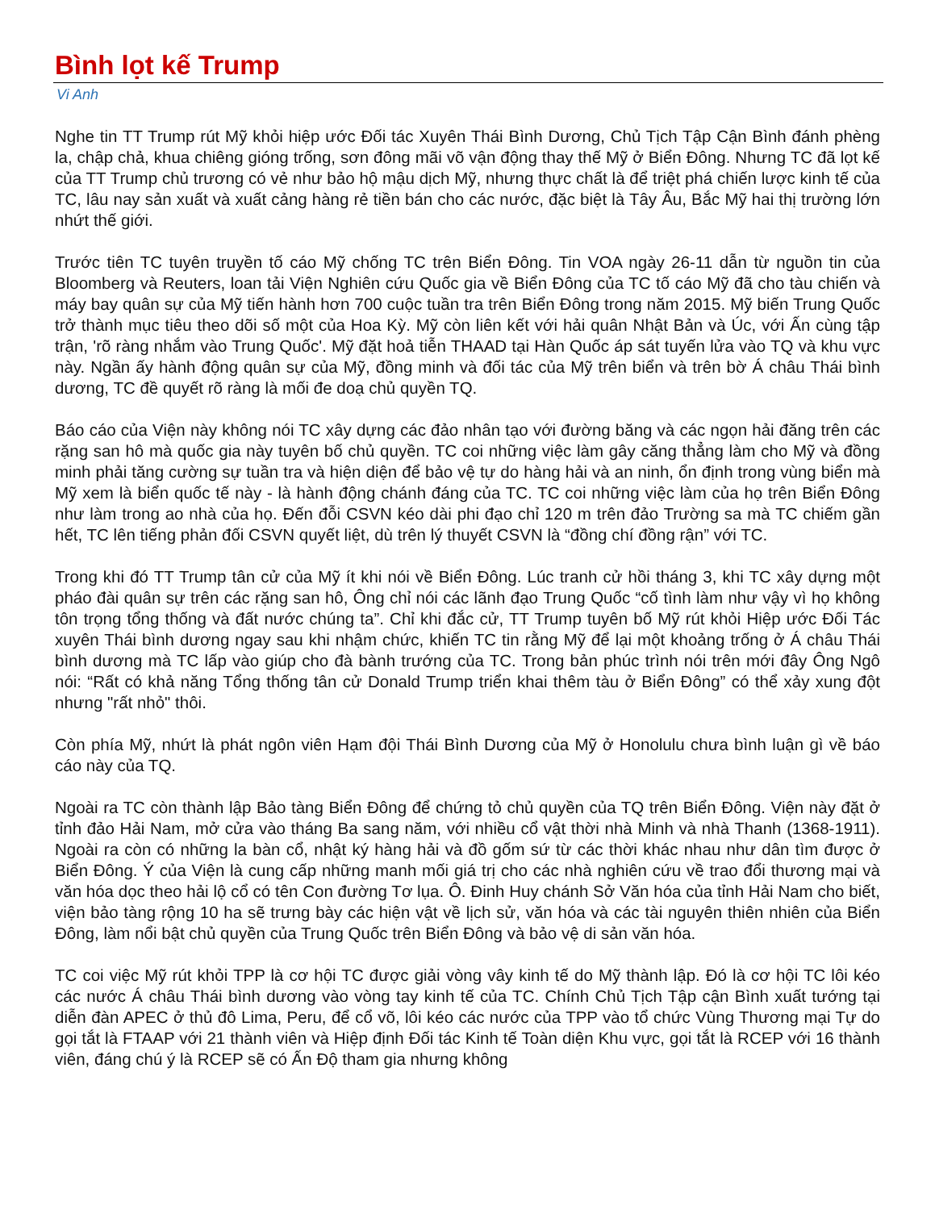Bình lọt kế Trump
Vi Anh
Nghe tin TT Trump rút Mỹ khỏi hiệp ước Đối tác Xuyên Thái Bình Dương, Chủ Tịch Tập Cận Bình đánh phèng la, chập chả, khua chiêng gióng trống, sơn đông mãi võ vận động thay thế Mỹ ở Biển Đông. Nhưng TC đã lọt kế của TT Trump chủ trương có vẻ như bảo hộ mậu dịch Mỹ, nhưng thực chất là để triệt phá chiến lược kinh tế của TC, lâu nay sản xuất và xuất cảng hàng rẻ tiền bán cho các nước, đặc biệt là Tây Âu, Bắc Mỹ hai thị trường lớn nhứt thế giới.
Trước tiên TC tuyên truyền tố cáo Mỹ chống TC trên Biển Đông. Tin VOA ngày 26-11 dẫn từ nguồn tin của Bloomberg và Reuters, loan tải Viện Nghiên cứu Quốc gia về Biển Đông của TC tố cáo Mỹ đã cho tàu chiến và máy bay quân sự của Mỹ tiến hành hơn 700 cuộc tuần tra trên Biển Đông trong năm 2015. Mỹ biến Trung Quốc trở thành mục tiêu theo dõi số một của Hoa Kỳ. Mỹ còn liên kết với hải quân Nhật Bản và Úc, với Ấn cùng tập trận, 'rõ ràng nhắm vào Trung Quốc'. Mỹ đặt hoả tiễn THAAD tại Hàn Quốc áp sát tuyến lửa vào TQ và khu vực này. Ngần ấy hành động quân sự của Mỹ, đồng minh và đối tác của Mỹ trên biển và trên bờ Á châu Thái bình dương, TC đề quyết rõ ràng là mối đe doạ chủ quyền TQ.
Báo cáo của Viện này không nói TC xây dựng các đảo nhân tạo với đường băng và các ngọn hải đăng trên các rặng san hô mà quốc gia này tuyên bố chủ quyền. TC coi những việc làm gây căng thẳng làm cho Mỹ và đồng minh phải tăng cường sự tuần tra và hiện diện để bảo vệ tự do hàng hải và an ninh, ổn định trong vùng biển mà Mỹ xem là biển quốc tế này - là hành động chánh đáng của TC. TC coi những việc làm của họ trên Biển Đông như làm trong ao nhà của họ. Đến đỗi CSVN kéo dài phi đạo chỉ 120 m trên đảo Trường sa mà TC chiếm gần hết, TC lên tiếng phản đối CSVN quyết liệt, dù trên lý thuyết CSVN là “đồng chí đồng rận” với TC.
Trong khi đó TT Trump tân cử của Mỹ ít khi nói về Biển Đông. Lúc tranh cử hồi tháng 3, khi TC xây dựng một pháo đài quân sự trên các rặng san hô, Ông chỉ nói các lãnh đạo Trung Quốc “cố tình làm như vậy vì họ không tôn trọng tổng thống và đất nước chúng ta”. Chỉ khi đắc cử, TT Trump tuyên bố Mỹ rút khỏi Hiệp ước Đối Tác xuyên Thái bình dương ngay sau khi nhậm chức, khiến TC tin rằng Mỹ để lại một khoảng trống ở Á châu Thái bình dương mà TC lấp vào giúp cho đà bành trướng của TC. Trong bản phúc trình nói trên mới đây Ông Ngô nói: “Rất có khả năng Tổng thống tân cử Donald Trump triển khai thêm tàu ở Biển Đông” có thể xảy xung đột nhưng "rất nhỏ" thôi.
Còn phía Mỹ, nhứt là phát ngôn viên Hạm đội Thái Bình Dương của Mỹ ở Honolulu chưa bình luận gì về báo cáo này của TQ.
Ngoài ra TC còn thành lập Bảo tàng Biển Đông để chứng tỏ chủ quyền của TQ trên Biển Đông. Viện này đặt ở tỉnh đảo Hải Nam, mở cửa vào tháng Ba sang năm, với nhiều cổ vật thời nhà Minh và nhà Thanh (1368-1911). Ngoài ra còn có những la bàn cổ, nhật ký hàng hải và đồ gốm sứ từ các thời khác nhau như dân tìm được ở Biển Đông. Ý của Viện là cung cấp những manh mối giá trị cho các nhà nghiên cứu về trao đổi thương mại và văn hóa dọc theo hải lộ cổ có tên Con đường Tơ lụa. Ô. Đinh Huy chánh Sở Văn hóa của tỉnh Hải Nam cho biết, viện bảo tàng rộng 10 ha sẽ trưng bày các hiện vật về lịch sử, văn hóa và các tài nguyên thiên nhiên của Biển Đông, làm nổi bật chủ quyền của Trung Quốc trên Biển Đông và bảo vệ di sản văn hóa.
TC coi việc Mỹ rút khỏi TPP là cơ hội TC được giải vòng vây kinh tế do Mỹ thành lập. Đó là cơ hội TC lôi kéo các nước Á châu Thái bình dương vào vòng tay kinh tế của TC. Chính Chủ Tịch Tập cận Bình xuất tướng tại diễn đàn APEC ở thủ đô Lima, Peru, để cổ võ, lôi kéo các nước của TPP vào tổ chức Vùng Thương mại Tự do gọi tắt là FTAAP với 21 thành viên và Hiệp định Đối tác Kinh tế Toàn diện Khu vực, gọi tắt là RCEP với 16 thành viên, đáng chú ý là RCEP sẽ có Ấn Độ tham gia nhưng không